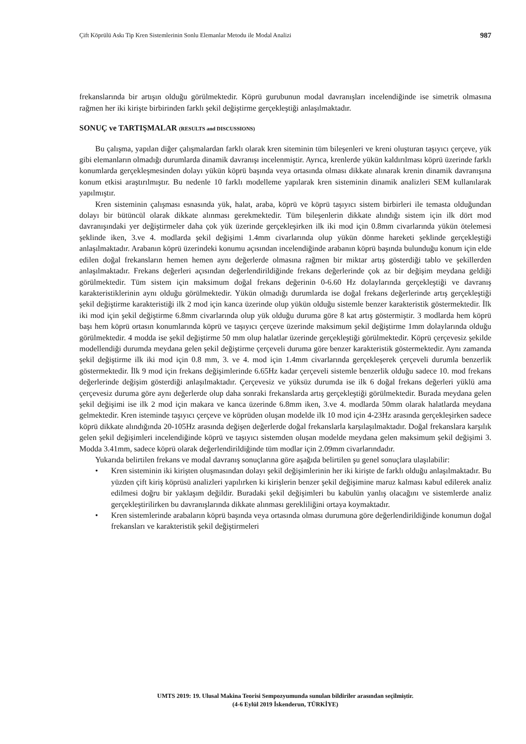Çift Köprülü Askı Tip Kren Sistemlerinin Sonlu Elemanlar Metodu ile Modal Analizi 987
frekanslarında bir artışın olduğu görülmektedir. Köprü gurubunun modal davranışları incelendiğinde ise simetrik olmasına rağmen her iki kirişte birbirinden farklı şekil değiştirme gerçekleştiği anlaşılmaktadır.
SONUÇ ve TARTIŞMALAR (RESULTS and DISCUSSIONS)
Bu çalışma, yapılan diğer çalışmalardan farklı olarak kren siteminin tüm bileşenleri ve kreni oluşturan taşıyıcı çerçeve, yük gibi elemanların olmadığı durumlarda dinamik davranışı incelenmiştir. Ayrıca, krenlerde yükün kaldırılması köprü üzerinde farklı konumlarda gerçekleşmesinden dolayı yükün köprü başında veya ortasında olması dikkate alınarak krenin dinamik davranışına konum etkisi araştırılmıştır. Bu nedenle 10 farklı modelleme yapılarak kren sisteminin dinamik analizleri SEM kullanılarak yapılmıştır.
Kren sisteminin çalışması esnasında yük, halat, araba, köprü ve köprü taşıyıcı sistem birbirleri ile temasta olduğundan dolayı bir bütüncül olarak dikkate alınması gerekmektedir. Tüm bileşenlerin dikkate alındığı sistem için ilk dört mod davranışındaki yer değiştirmeler daha çok yük üzerinde gerçekleşirken ilk iki mod için 0.8mm civarlarında yükün ötelemesi şeklinde iken, 3.ve 4. modlarda şekil değişimi 1.4mm civarlarında olup yükün dönme hareketi şeklinde gerçekleştiği anlaşılmaktadır. Arabanın köprü üzerindeki konumu açısından incelendiğinde arabanın köprü başında bulunduğu konum için elde edilen doğal frekansların hemen hemen aynı değerlerde olmasına rağmen bir miktar artış gösterdiği tablo ve şekillerden anlaşılmaktadır. Frekans değerleri açısından değerlendirildiğinde frekans değerlerinde çok az bir değişim meydana geldiği görülmektedir. Tüm sistem için maksimum doğal frekans değerinin 0-6.60 Hz dolaylarında gerçekleştiği ve davranış karakteristiklerinin aynı olduğu görülmektedir. Yükün olmadığı durumlarda ise doğal frekans değerlerinde artış gerçekleştiği şekil değiştirme karakteristiği ilk 2 mod için kanca üzerinde olup yükün olduğu sistemle benzer karakteristik göstermektedir. İlk iki mod için şekil değiştirme 6.8mm civarlarında olup yük olduğu duruma göre 8 kat artış göstermiştir. 3 modlarda hem köprü başı hem köprü ortasın konumlarında köprü ve taşıyıcı çerçeve üzerinde maksimum şekil değiştirme 1mm dolaylarında olduğu görülmektedir. 4 modda ise şekil değiştirme 50 mm olup halatlar üzerinde gerçekleştiği görülmektedir. Köprü çerçevesiz şekilde modellendiği durumda meydana gelen şekil değiştirme çerçeveli duruma göre benzer karakteristik göstermektedir. Aynı zamanda şekil değiştirme ilk iki mod için 0.8 mm, 3. ve 4. mod için 1.4mm civarlarında gerçekleşerek çerçeveli durumla benzerlik göstermektedir. İlk 9 mod için frekans değişimlerinde 6.65Hz kadar çerçeveli sistemle benzerlik olduğu sadece 10. mod frekans değerlerinde değişim gösterdiği anlaşılmaktadır. Çerçevesiz ve yüksüz durumda ise ilk 6 doğal frekans değerleri yüklü ama çerçevesiz duruma göre aynı değerlerde olup daha sonraki frekanslarda artış gerçekleştiği görülmektedir. Burada meydana gelen şekil değişimi ise ilk 2 mod için makara ve kanca üzerinde 6.8mm iken, 3.ve 4. modlarda 50mm olarak halatlarda meydana gelmektedir. Kren isteminde taşıyıcı çerçeve ve köprüden oluşan modelde ilk 10 mod için 4-23Hz arasında gerçekleşirken sadece köprü dikkate alındığında 20-105Hz arasında değişen değerlerde doğal frekanslarla karşılaşılmaktadır. Doğal frekanslara karşılık gelen şekil değişimleri incelendiğinde köprü ve taşıyıcı sistemden oluşan modelde meydana gelen maksimum şekil değişimi 3. Modda 3.41mm, sadece köprü olarak değerlendirildiğinde tüm modlar için 2.09mm civarlarındadır.
Yukarıda belirtilen frekans ve modal davranış sonuçlarına göre aşağıda belirtilen şu genel sonuçlara ulaşılabilir:
• Kren sisteminin iki kirişten oluşmasından dolayı şekil değişimlerinin her iki kirişte de farklı olduğu anlaşılmaktadır. Bu yüzden çift kiriş köprüsü analizleri yapılırken ki kirişlerin benzer şekil değişimine maruz kalması kabul edilerek analiz edilmesi doğru bir yaklaşım değildir. Buradaki şekil değişimleri bu kabulün yanlış olacağını ve sistemlerde analiz gerçekleştirilirken bu davranışlarında dikkate alınması gerekliliğini ortaya koymaktadır.
• Kren sistemlerinde arabaların köprü başında veya ortasında olması durumuna göre değerlendirildiğinde konumun doğal frekansları ve karakteristik şekil değiştirmeleri
UMTS 2019: 19. Ulusal Makina Teorisi Sempozyumunda sunulan bildiriler arasından seçilmiştir.
(4-6 Eylül 2019 İskenderun, TÜRKİYE)